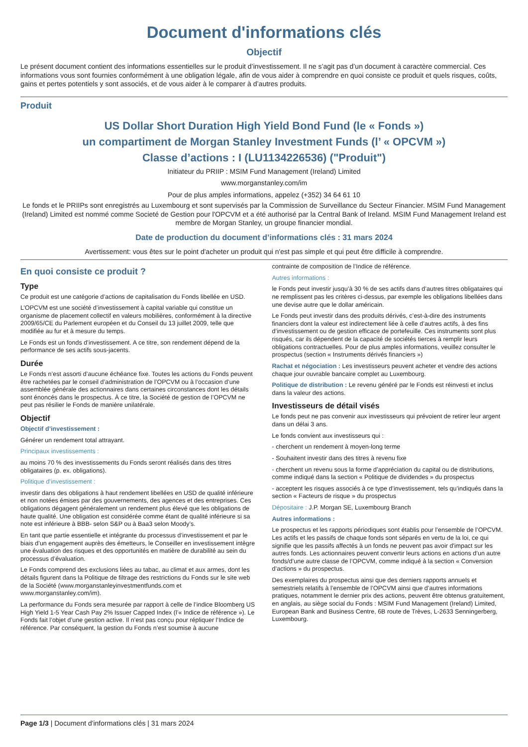Document d'informations clés
Objectif
Le présent document contient des informations essentielles sur le produit d’investissement. Il ne s’agit pas d’un document à caractère commercial. Ces informations vous sont fournies conformément à une obligation légale, afin de vous aider à comprendre en quoi consiste ce produit et quels risques, coûts, gains et pertes potentiels y sont associés, et de vous aider à le comparer à d’autres produits.
Produit
US Dollar Short Duration High Yield Bond Fund (le « Fonds »)
un compartiment de Morgan Stanley Investment Funds (l’ « OPCVM »)
Classe d’actions : I (LU1134226536) ("Produit")
Initiateur du PRIIP : MSIM Fund Management (Ireland) Limited
www.morganstanley.com/im
Pour de plus amples informations, appelez (+352) 34 64 61 10
Le fonds et le PRIIPs sont enregistrés au Luxembourg et sont supervisés par la Commission de Surveillance du Secteur Financier. MSIM Fund Management (Ireland) Limited est nommé comme Societé de Gestion pour l'OPCVM et a été authorisé par la Central Bank of Ireland. MSIM Fund Management Ireland est membre de Morgan Stanley, un groupe financier mondial.
Date de production du document d’informations clés : 31 mars 2024
Avertissement: vous êtes sur le point d'acheter un produit qui n'est pas simple et qui peut être difficile à comprendre.
En quoi consiste ce produit ?
Type
Ce produit est une catégorie d’actions de capitalisation du Fonds libellée en USD.
L’OPCVM est une société d’investissement à capital variable qui constitue un organisme de placement collectif en valeurs mobilières, conformément à la directive 2009/65/CE du Parlement européen et du Conseil du 13 juillet 2009, telle que modifiée au fur et à mesure du temps.
Le Fonds est un fonds d’investissement. A ce titre, son rendement dépend de la performance de ses actifs sous-jacents.
Durée
Le Fonds n’est assorti d’aucune échéance fixe. Toutes les actions du Fonds peuvent être rachetées par le conseil d’administration de l’OPCVM ou à l’occasion d’une assemblée générale des actionnaires dans certaines circonstances dont les détails sont énoncés dans le prospectus. À ce titre, la Société de gestion de l’OPCVM ne peut pas résilier le Fonds de manière unilatérale.
Objectif
Objectif d’investissement :
Générer un rendement total attrayant.
Principaux investissements :
au moins 70 % des investissements du Fonds seront réalisés dans des titres obligataires (p. ex. obligations).
Politique d’investissement :
investir dans des obligations à haut rendement libellées en USD de qualité inférieure et non notées émises par des gouvernements, des agences et des entreprises. Ces obligations dégagent généralement un rendement plus élevé que les obligations de haute qualité. Une obligation est considérée comme étant de qualité inférieure si sa note est inférieure à BBB- selon S&P ou à Baa3 selon Moody’s.
En tant que partie essentielle et intégrante du processus d’investissement et par le biais d’un engagement auprès des émetteurs, le Conseiller en investissement intègre une évaluation des risques et des opportunités en matière de durabilité au sein du processus d’évaluation.
Le Fonds comprend des exclusions liées au tabac, au climat et aux armes, dont les détails figurent dans la Politique de filtrage des restrictions du Fonds sur le site web de la Société (www.morganstanleyinvestmentfunds.com et www.morganstanley.com/im).
La performance du Fonds sera mesurée par rapport à celle de l’indice Bloomberg US High Yield 1-5 Year Cash Pay 2% Issuer Capped Index (l’« Indice de référence »). Le Fonds fait l’objet d’une gestion active. Il n’est pas conçu pour répliquer l’Indice de référence. Par conséquent, la gestion du Fonds n’est soumise à aucune
contrainte de composition de l’Indice de référence.
Autres informations :
le Fonds peut investir jusqu’à 30 % de ses actifs dans d’autres titres obligataires qui ne remplissent pas les critères ci-dessus, par exemple les obligations libellées dans une devise autre que le dollar américain.
Le Fonds peut investir dans des produits dérivés, c’est-à-dire des instruments financiers dont la valeur est indirectement liée à celle d’autres actifs, à des fins d’investissement ou de gestion efficace de portefeuille. Ces instruments sont plus risqués, car ils dépendent de la capacité de sociétés tierces à remplir leurs obligations contractuelles. Pour de plus amples informations, veuillez consulter le prospectus (section « Instruments dérivés financiers »)
Rachat et négociation : Les investisseurs peuvent acheter et vendre des actions chaque jour ouvrable bancaire complet au Luxembourg.
Politique de distribution : Le revenu généré par le Fonds est réinvesti et inclus dans la valeur des actions.
Investisseurs de détail visés
Le fonds peut ne pas convenir aux investisseurs qui prévoient de retirer leur argent dans un délai 3 ans.
Le fonds convient aux investisseurs qui :
- cherchent un rendement à moyen-long terme
- Souhaitent investir dans des titres à revenu fixe
- cherchent un revenu sous la forme d’appréciation du capital ou de distributions, comme indiqué dans la section « Politique de dividendes » du prospectus
- acceptent les risques associés à ce type d’investissement, tels qu’indiqués dans la section « Facteurs de risque » du prospectus
Dépositaire : J.P. Morgan SE, Luxembourg Branch
Autres informations :
Le prospectus et les rapports périodiques sont établis pour l’ensemble de l’OPCVM. Les actifs et les passifs de chaque fonds sont séparés en vertu de la loi, ce qui signifie que les passifs affectés à un fonds ne peuvent pas avoir d'impact sur les autres fonds. Les actionnaires peuvent convertir leurs actions en actions d’un autre fonds/d’une autre classe de l’OPCVM, comme indiqué à la section « Conversion d’actions » du prospectus.
Des exemplaires du prospectus ainsi que des derniers rapports annuels et semestriels relatifs à l’ensemble de l’OPCVM ainsi que d’autres informations pratiques, notamment le dernier prix des actions, peuvent être obtenus gratuitement, en anglais, au siège social du Fonds : MSIM Fund Management (Ireland) Limited, European Bank and Business Centre, 6B route de Trèves, L-2633 Senningerberg, Luxembourg.
Page 1/3 | Document d'informations clés | 31 mars 2024